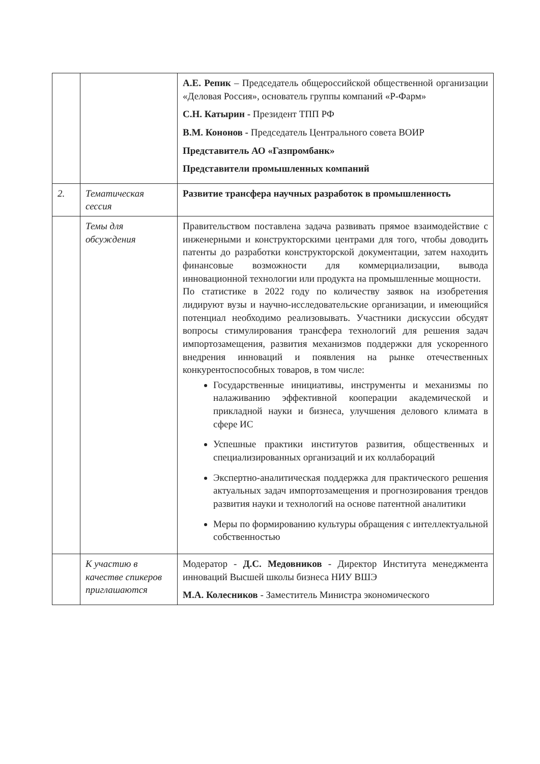| | | А.Е. Репик – Председатель общероссийской общественной организации «Деловая Россия», основатель группы компаний «Р-Фарм» С.Н. Катырин - Президент ТПП РФ В.М. Кононов - Председатель Центрального совета ВОИР Представитель АО «Газпромбанк» Представители промышленных компаний |
| 2. | Тематическая сессия | Развитие трансфера научных разработок в промышленность |
| | Темы для обсуждения | Правительством поставлена задача развивать прямое взаимодействие с инженерными и конструкторскими центрами для того, чтобы доводить патенты до разработки конструкторской документации, затем находить финансовые возможности для коммерциализации, вывода инновационной технологии или продукта на промышленные мощности. По статистике в 2022 году по количеству заявок на изобретения лидируют вузы и научно-исследовательские организации, и имеющийся потенциал необходимо реализовывать. Участники дискуссии обсудят вопросы стимулирования трансфера технологий для решения задач импортозамещения, развития механизмов поддержки для ускоренного внедрения инноваций и появления на рынке отечественных конкурентоспособных товаров, в том числе: Государственные инициативы, инструменты и механизмы по налаживанию эффективной кооперации академической и прикладной науки и бизнеса, улучшения делового климата в сфере ИС Успешные практики институтов развития, общественных и специализированных организаций и их коллабораций Экспертно-аналитическая поддержка для практического решения актуальных задач импортозамещения и прогнозирования трендов развития науки и технологий на основе патентной аналитики Меры по формированию культуры обращения с интеллектуальной собственностью |
| | К участию в качестве спикеров приглашаются | Модератор - Д.С. Медовников - Директор Института менеджмента инноваций Высшей школы бизнеса НИУ ВШЭ М.А. Колесников - Заместитель Министра экономического |